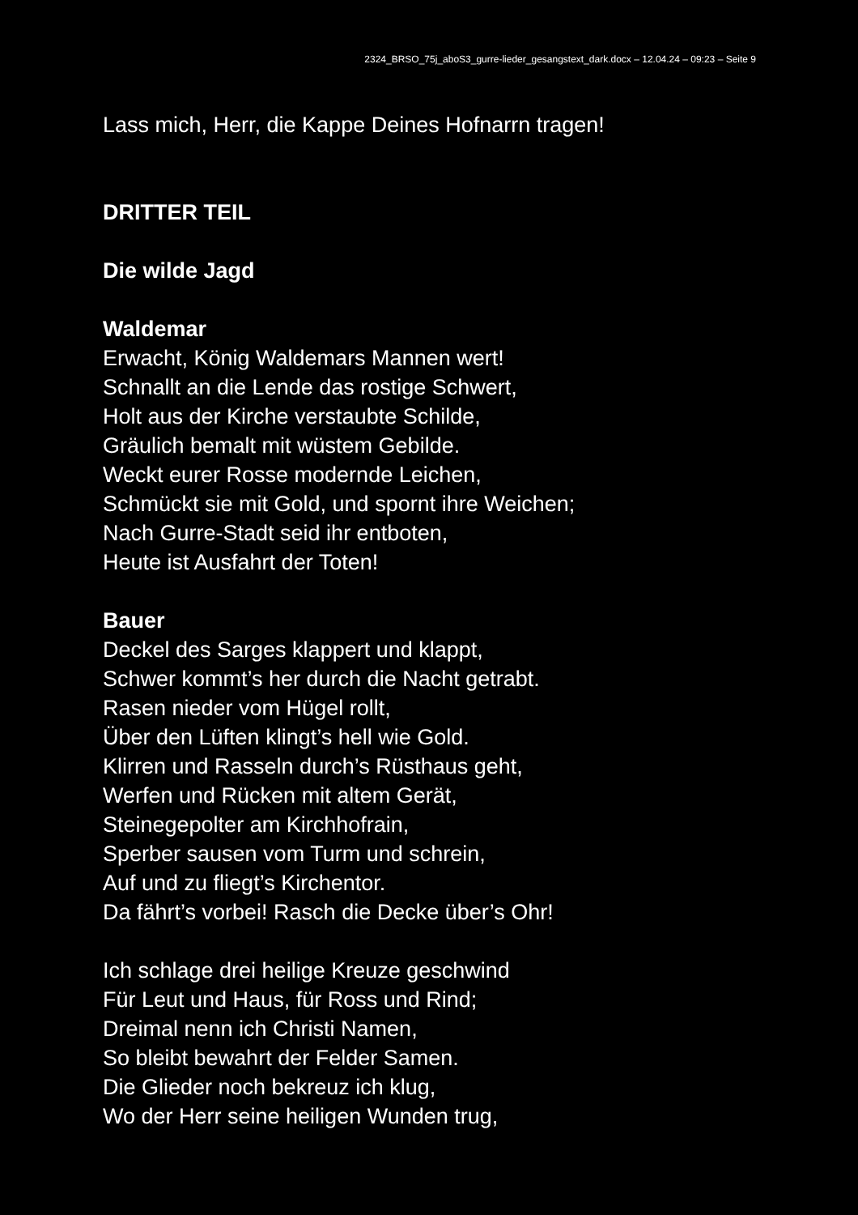2324_BRSO_75j_aboS3_gurre-lieder_gesangstext_dark.docx – 12.04.24 – 09:23 – Seite 9
Lass mich, Herr, die Kappe Deines Hofnarrn tragen!
DRITTER TEIL
Die wilde Jagd
Waldemar
Erwacht, König Waldemars Mannen wert!
Schnallt an die Lende das rostige Schwert,
Holt aus der Kirche verstaubte Schilde,
Gräulich bemalt mit wüstem Gebilde.
Weckt eurer Rosse modernde Leichen,
Schmückt sie mit Gold, und spornt ihre Weichen;
Nach Gurre-Stadt seid ihr entboten,
Heute ist Ausfahrt der Toten!
Bauer
Deckel des Sarges klappert und klappt,
Schwer kommt’s her durch die Nacht getrabt.
Rasen nieder vom Hügel rollt,
Über den Lüften klingt’s hell wie Gold.
Klirren und Rasseln durch’s Rüsthaus geht,
Werfen und Rücken mit altem Gerät,
Steinegepolter am Kirchhofrain,
Sperber sausen vom Turm und schrein,
Auf und zu fliegt’s Kirchentor.
Da fährt’s vorbei! Rasch die Decke über’s Ohr!
Ich schlage drei heilige Kreuze geschwind
Für Leut und Haus, für Ross und Rind;
Dreimal nenn ich Christi Namen,
So bleibt bewahrt der Felder Samen.
Die Glieder noch bekreuz ich klug,
Wo der Herr seine heiligen Wunden trug,